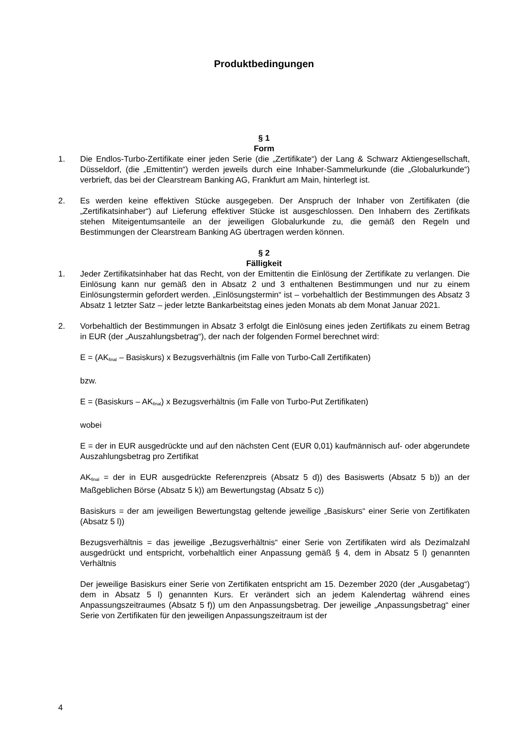Produktbedingungen
§ 1
Form
1. Die Endlos-Turbo-Zertifikate einer jeden Serie (die „Zertifikate“) der Lang & Schwarz Aktiengesellschaft, Düsseldorf, (die „Emittentin“) werden jeweils durch eine Inhaber-Sammelurkunde (die „Globalurkunde“) verbrieft, das bei der Clearstream Banking AG, Frankfurt am Main, hinterlegt ist.
2. Es werden keine effektiven Stücke ausgegeben. Der Anspruch der Inhaber von Zertifikaten (die „Zertifikatsinhaber“) auf Lieferung effektiver Stücke ist ausgeschlossen. Den Inhabern des Zertifikats stehen Miteigentumsanteile an der jeweiligen Globalurkunde zu, die gemäß den Regeln und Bestimmungen der Clearstream Banking AG übertragen werden können.
§ 2
Fälligkeit
1. Jeder Zertifikatsinhaber hat das Recht, von der Emittentin die Einlösung der Zertifikate zu verlangen. Die Einlösung kann nur gemäß den in Absatz 2 und 3 enthaltenen Bestimmungen und nur zu einem Einlösungstermin gefordert werden. „Einlösungstermin“ ist – vorbehaltlich der Bestimmungen des Absatz 3 Absatz 1 letzter Satz – jeder letzte Bankarbeitstag eines jeden Monats ab dem Monat Januar 2021.
2. Vorbehaltlich der Bestimmungen in Absatz 3 erfolgt die Einlösung eines jeden Zertifikats zu einem Betrag in EUR (der „Auszahlungsbetrag“), der nach der folgenden Formel berechnet wird:
E = (AK<sub>final</sub> – Basiskurs) x Bezugsverhältnis (im Falle von Turbo-Call Zertifikaten)
bzw.
E = (Basiskurs – AK<sub>final</sub>) x Bezugsverhältnis (im Falle von Turbo-Put Zertifikaten)
wobei
E = der in EUR ausgedrückte und auf den nächsten Cent (EUR 0,01) kaufmännisch auf- oder abgerundete Auszahlungsbetrag pro Zertifikat
AK<sub>final</sub> = der in EUR ausgedrückte Referenzpreis (Absatz 5 d)) des Basiswerts (Absatz 5 b)) an der Maßgeblichen Börse (Absatz 5 k)) am Bewertungstag (Absatz 5 c))
Basiskurs = der am jeweiligen Bewertungstag geltende jeweilige „Basiskurs“ einer Serie von Zertifikaten (Absatz 5 l))
Bezugsverhältnis = das jeweilige „Bezugsverhältnis“ einer Serie von Zertifikaten wird als Dezimalzahl ausgedrückt und entspricht, vorbehaltlich einer Anpassung gemäß § 4, dem in Absatz 5 l) genannten Verhältnis
Der jeweilige Basiskurs einer Serie von Zertifikaten entspricht am 15. Dezember 2020 (der „Ausgabetag“) dem in Absatz 5 l) genannten Kurs. Er verändert sich an jedem Kalendertag während eines Anpassungszeitraumes (Absatz 5 f)) um den Anpassungsbetrag. Der jeweilige „Anpassungsbetrag“ einer Serie von Zertifikaten für den jeweiligen Anpassungszeitraum ist der
4